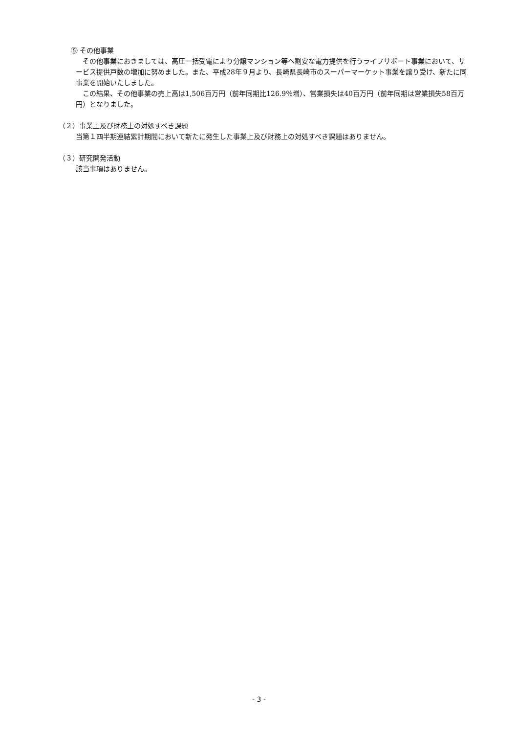⑤ その他事業
　その他事業におきましては、高圧一括受電により分譲マンション等へ割安な電力提供を行うライフサポート事業において、サービス提供戸数の増加に努めました。また、平成28年９月より、長崎県長崎市のスーパーマーケット事業を譲り受け、新たに同事業を開始いたしました。
　この結果、その他事業の売上高は1,506百万円（前年同期比126.9％増）、営業損失は40百万円（前年同期は営業損失58百万円）となりました。
（２）事業上及び財務上の対処すべき課題
当第１四半期連結累計期間において新たに発生した事業上及び財務上の対処すべき課題はありません。
（３）研究開発活動
該当事項はありません。
- 3 -